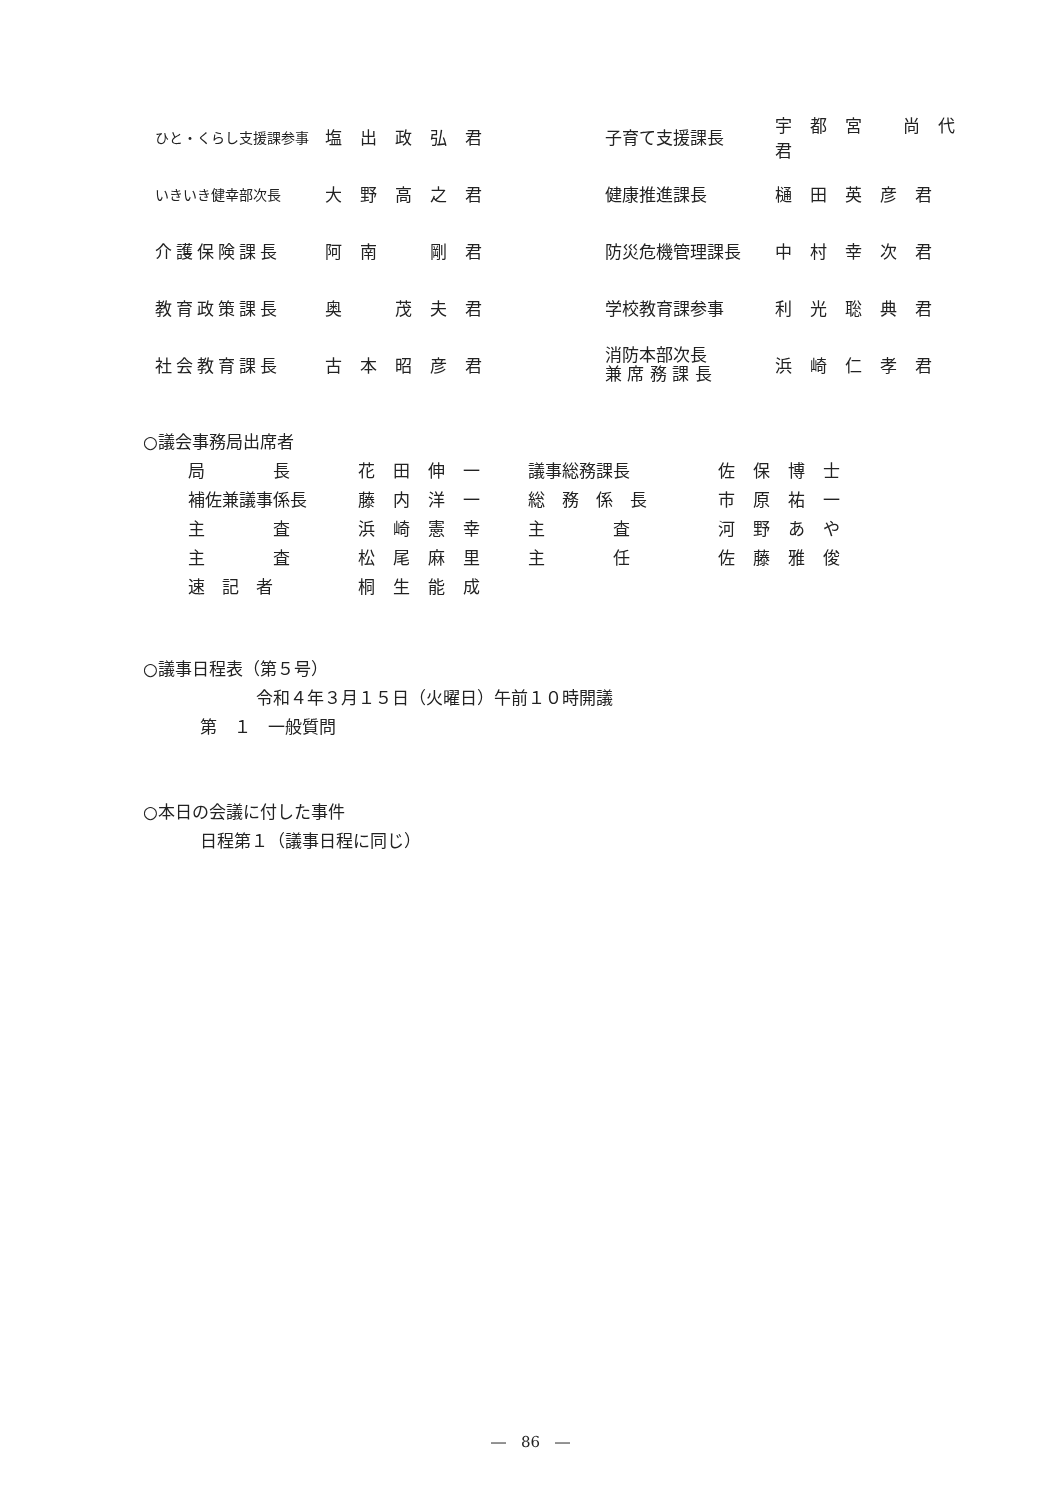| ひと・くらし支援課参事 | 塩出政弘君 | | 子育て支援課長 | 宇都宮 尚代君 |
| いきいき健幸部次長 | 大野高之君 | | 健康推進課長 | 樋田英彦君 |
| 介護保険課長 | 阿南 剛君 | | 防災危機管理課長 | 中村幸次君 |
| 教育政策課長 | 奥 茂夫君 | | 学校教育課参事 | 利光聡典君 |
| 社会教育課長 | 古本昭彦君 | | 消防本部次長 兼 席 務 課 長 | 浜崎仁孝君 |
○議会事務局出席者
| 局 長 | 花田伸一 | 議事総務課長 | 佐保博士 |
| 補佐兼議事係長 | 藤内洋一 | 総 務 係 長 | 市原祐一 |
| 主 査 | 浜崎憲幸 | 主 査 | 河野あや |
| 主 査 | 松尾麻里 | 主 任 | 佐藤雅俊 |
| 速 記 者 | 桐生能成 | | |
○議事日程表（第５号）
令和４年３月１５日（火曜日）午前１０時開議
第　１　一般質問
○本日の会議に付した事件
日程第１（議事日程に同じ）
―　86　―